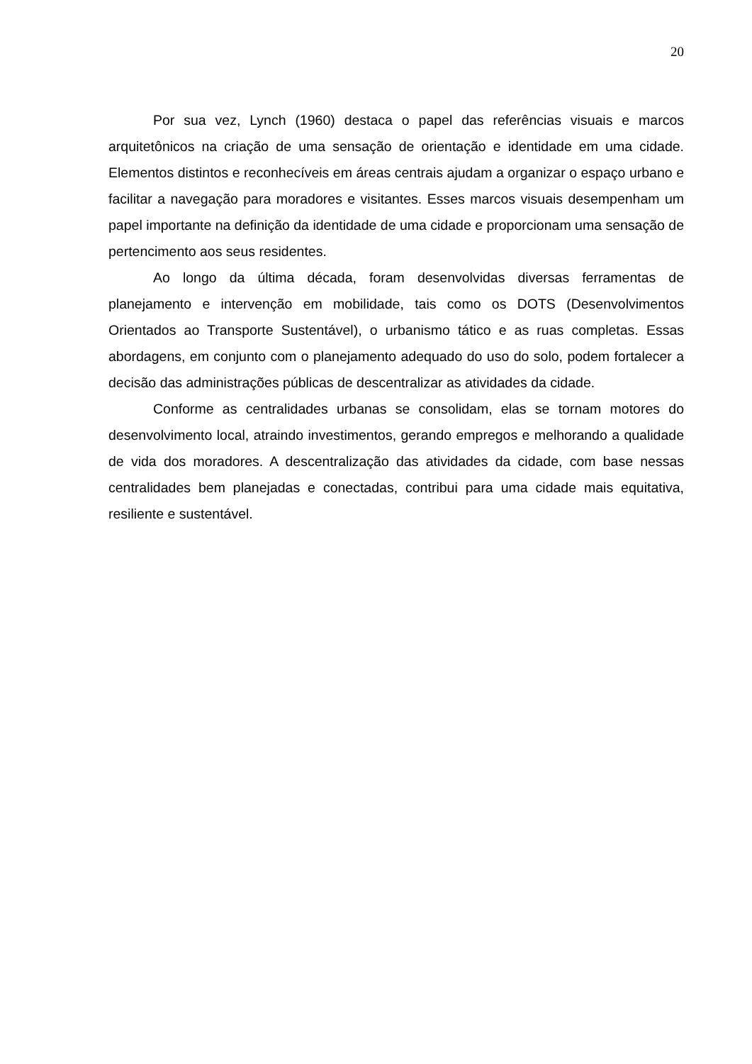20
Por sua vez, Lynch (1960) destaca o papel das referências visuais e marcos arquitetônicos na criação de uma sensação de orientação e identidade em uma cidade. Elementos distintos e reconhecíveis em áreas centrais ajudam a organizar o espaço urbano e facilitar a navegação para moradores e visitantes. Esses marcos visuais desempenham um papel importante na definição da identidade de uma cidade e proporcionam uma sensação de pertencimento aos seus residentes.
Ao longo da última década, foram desenvolvidas diversas ferramentas de planejamento e intervenção em mobilidade, tais como os DOTS (Desenvolvimentos Orientados ao Transporte Sustentável), o urbanismo tático e as ruas completas. Essas abordagens, em conjunto com o planejamento adequado do uso do solo, podem fortalecer a decisão das administrações públicas de descentralizar as atividades da cidade.
Conforme as centralidades urbanas se consolidam, elas se tornam motores do desenvolvimento local, atraindo investimentos, gerando empregos e melhorando a qualidade de vida dos moradores. A descentralização das atividades da cidade, com base nessas centralidades bem planejadas e conectadas, contribui para uma cidade mais equitativa, resiliente e sustentável.